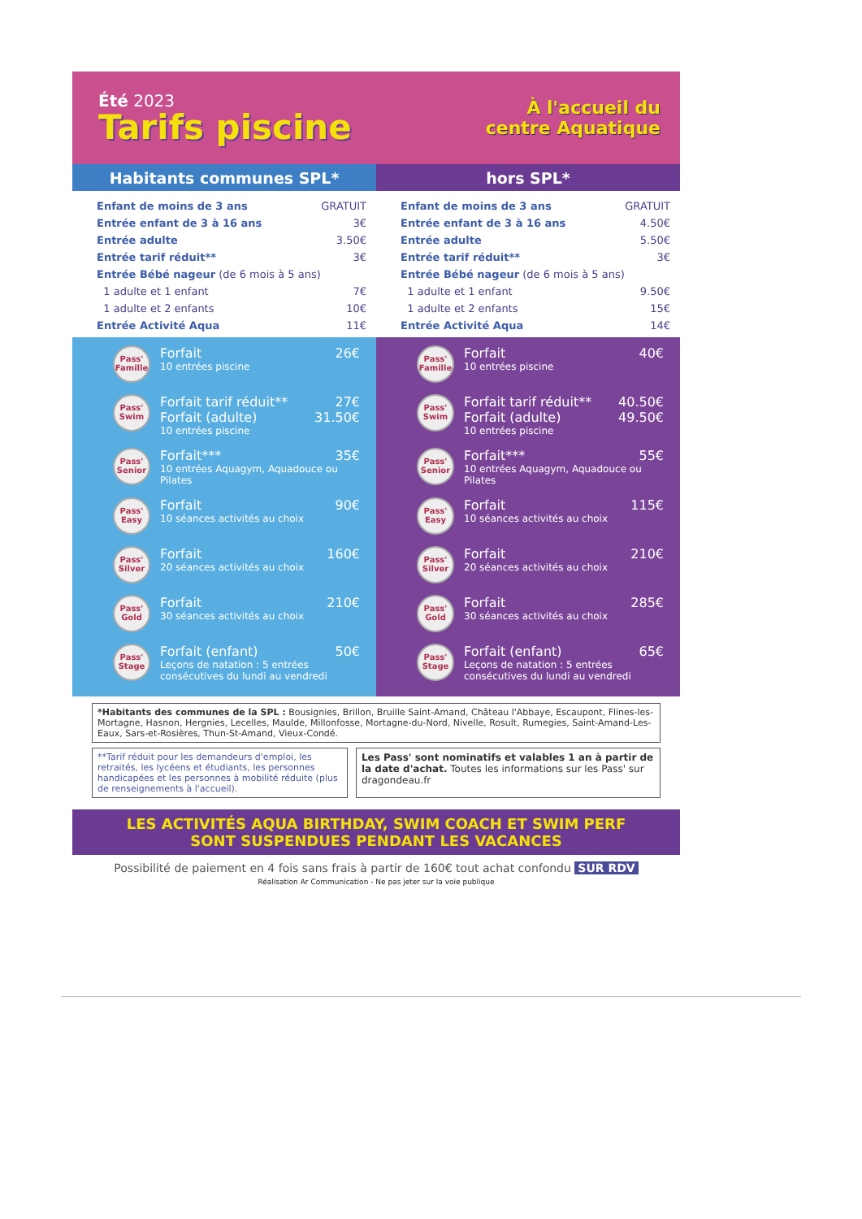Été 2023
Tarifs piscine
À l'accueil du
centre Aquatique
Habitants communes SPL* hors SPL*
| Enfant de moins de 3 ans | GRATUIT |
| Entrée enfant de 3 à 16 ans | 3€ |
| Entrée adulte | 3.50€ |
| Entrée tarif réduit** | 3€ |
| Entrée Bébé nageur (de 6 mois à 5 ans) | |
| 1 adulte et 1 enfant | 7€ |
| 1 adulte et 2 enfants | 10€ |
| Entrée Activité Aqua | 11€ |
| Enfant de moins de 3 ans | GRATUIT |
| Entrée enfant de 3 à 16 ans | 4.50€ |
| Entrée adulte | 5.50€ |
| Entrée tarif réduit** | 3€ |
| Entrée Bébé nageur (de 6 mois à 5 ans) | |
| 1 adulte et 1 enfant | 9.50€ |
| 1 adulte et 2 enfants | 15€ |
| Entrée Activité Aqua | 14€ |
Pass'
Famille
| Forfait | 26€ |
10 entrées piscine
Pass'
Swim
| Forfait tarif réduit** | 27€ |
| Forfait (adulte) | 31.50€ |
10 entrées piscine
Pass'
Senior
| Forfait*** | 35€ |
10 entrées Aquagym, Aquadouce ou Pilates
Pass'
Easy
| Forfait | 90€ |
10 séances activités au choix
Pass'
Silver
| Forfait | 160€ |
20 séances activités au choix
Pass'
Gold
| Forfait | 210€ |
30 séances activités au choix
Pass'
Stage
| Forfait (enfant) | 50€ |
Leçons de natation : 5 entrées consécutives du lundi au vendredi
Pass'
Famille
| Forfait | 40€ |
10 entrées piscine
Pass'
Swim
| Forfait tarif réduit** | 40.50€ |
| Forfait (adulte) | 49.50€ |
10 entrées piscine
Pass'
Senior
| Forfait*** | 55€ |
10 entrées Aquagym, Aquadouce ou Pilates
Pass'
Easy
| Forfait | 115€ |
10 séances activités au choix
Pass'
Silver
| Forfait | 210€ |
20 séances activités au choix
Pass'
Gold
| Forfait | 285€ |
30 séances activités au choix
Pass'
Stage
| Forfait (enfant) | 65€ |
Leçons de natation : 5 entrées consécutives du lundi au vendredi
*Habitants des communes de la SPL : Bousignies, Brillon, Bruille Saint-Amand, Château l'Abbaye, Escaupont, Flines-les-Mortagne, Hasnon, Hergnies, Lecelles, Maulde, Millonfosse, Mortagne-du-Nord, Nivelle, Rosult, Rumegies, Saint-Amand-Les-Eaux, Sars-et-Rosières, Thun-St-Amand, Vieux-Condé.
**Tarif réduit pour les demandeurs d'emploi, les retraités, les lycéens et étudiants, les personnes handicapées et les personnes à mobilité réduite (plus de renseignements à l'accueil).
Les Pass' sont nominatifs et valables 1 an à partir de la date d'achat. Toutes les informations sur les Pass' sur dragondeau.fr
LES ACTIVITÉS AQUA BIRTHDAY, SWIM COACH ET SWIM PERF
SONT SUSPENDUES PENDANT LES VACANCES
Possibilité de paiement en 4 fois sans frais à partir de 160€ tout achat confondu SUR RDV
Réalisation Ar Communication - Ne pas jeter sur la voie publique